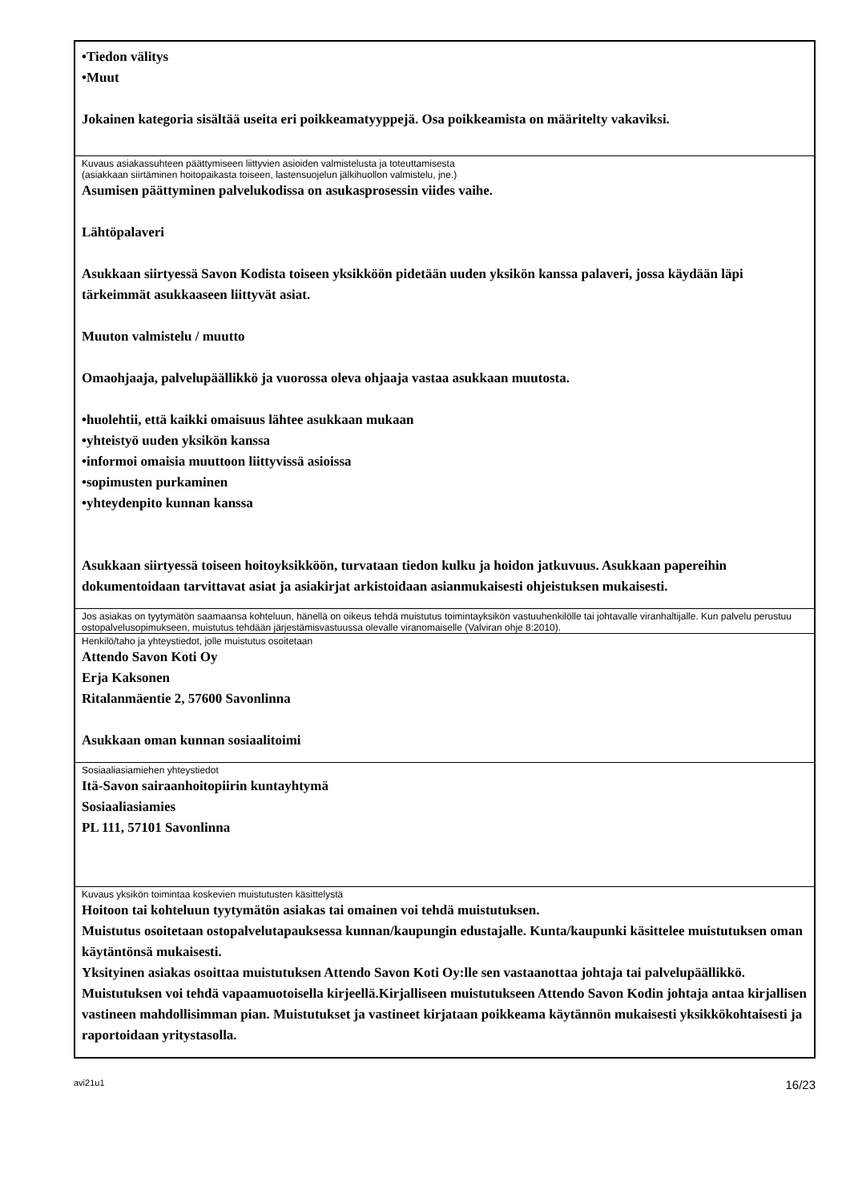| •Tiedon välitys •Muut Jokainen kategoria sisältää useita eri poikkeamatyyppejä. Osa poikkeamista on määritelty vakaviksi. |
| Kuvaus asiakassuhteen päättymiseen liittyvien asioiden valmistelusta ja toteuttamisesta (asiakkaan siirtäminen hoitopaikasta toiseen, lastensuojelun jälkihuollon valmistelu, jne.) Asumisen päättyminen palvelukodissa on asukasprosessin viides vaihe. Lähtöpalaveri Asukkaan siirtyessä Savon Kodista toiseen yksikköön pidetään uuden yksikön kanssa palaveri, jossa käydään läpi tärkeimmät asukkaaseen liittyvät asiat. Muuton valmistelu / muutto Omaohjaaja, palvelupäällikkö ja vuorossa oleva ohjaaja vastaa asukkaan muutosta. •huolehtii, että kaikki omaisuus lähtee asukkaan mukaan •yhteistyö uuden yksikön kanssa •informoi omaisia muuttoon liittyvissä asioissa •sopimusten purkaminen •yhteydenpito kunnan kanssa Asukkaan siirtyessä toiseen hoitoyksikköön, turvataan tiedon kulku ja hoidon jatkuvuus. Asukkaan papereihin dokumentoidaan tarvittavat asiat ja asiakirjat arkistoidaan asianmukaisesti ohjeistuksen mukaisesti. |
| Jos asiakas on tyytymätön saamaansa kohteluun, hänellä on oikeus tehdä muistutus toimintayksikön vastuuhenkilölle tai johtavalle viranhaltijalle. Kun palvelu perustuu ostopalvelusopimukseen, muistutus tehdään järjestämisvastuussa olevalle viranomaiselle (Valviran ohje 8:2010). |
| Henkilö/taho ja yhteystiedot, jolle muistutus osoitetaan Attendo Savon Koti Oy Erja Kaksonen Ritalanmäentie 2, 57600 Savonlinna Asukkaan oman kunnan sosiaalitoimi |
| Sosiaaliasiamiehen yhteystiedot Itä-Savon sairaanhoitopiirin kuntayhtymä Sosiaaliasiamies PL 111, 57101 Savonlinna |
| Kuvaus yksikön toimintaa koskevien muistutusten käsittelystä Hoitoon tai kohteluun tyytymätön asiakas tai omainen voi tehdä muistutuksen. Muistutus osoitetaan ostopalvelutapauksessa kunnan/kaupungin edustajalle. Kunta/kaupunki käsittelee muistutuksen oman käytäntönsä mukaisesti. Yksityinen asiakas osoittaa muistutuksen Attendo Savon Koti Oy:lle sen vastaanottaa johtaja tai palvelupäällikkö. Muistutuksen voi tehdä vapaamuotoisella kirjeellä.Kirjalliseen muistutukseen Attendo Savon Kodin johtaja antaa kirjallisen vastineen mahdollisimman pian. Muistutukset ja vastineet kirjataan poikkeama käytännön mukaisesti yksikkökohtaisesti ja raportoidaan yritystasolla. |
avi21u1 16/23